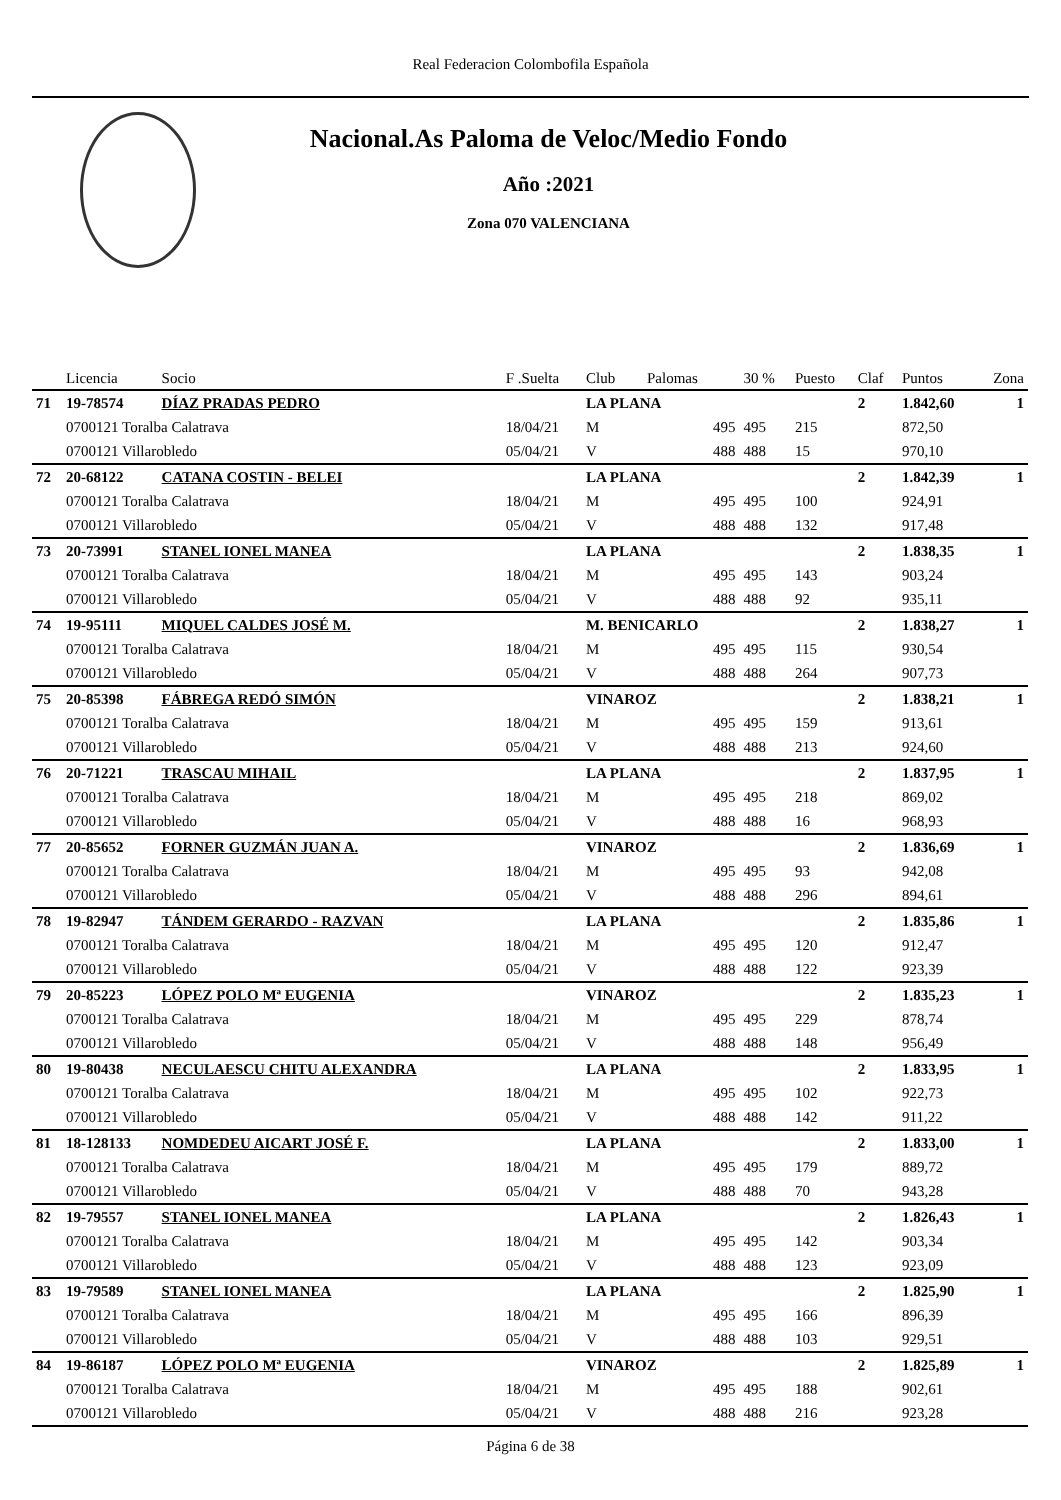Real Federacion Colombofila Española
Nacional.As Paloma de Veloc/Medio Fondo
Año :2021
Zona 070 VALENCIANA
| | Licencia | Socio | F .Suelta | Club | Palomas | 30 % | Puesto | Claf | Puntos | Zona |
| --- | --- | --- | --- | --- | --- | --- | --- | --- | --- | --- |
| 71 | 19-78574 | DÍAZ PRADAS PEDRO | | LA PLANA | | | | 2 | 1.842,60 | 1 |
| | 0700121 Toralba Calatrava | | 18/04/21 | M | 495 | 495 | 215 | | 872,50 | |
| | 0700121 Villarobledo | | 05/04/21 | V | 488 | 488 | 15 | | 970,10 | |
| 72 | 20-68122 | CATANA COSTIN - BELEI | | LA PLANA | | | | 2 | 1.842,39 | 1 |
| | 0700121 Toralba Calatrava | | 18/04/21 | M | 495 | 495 | 100 | | 924,91 | |
| | 0700121 Villarobledo | | 05/04/21 | V | 488 | 488 | 132 | | 917,48 | |
| 73 | 20-73991 | STANEL IONEL MANEA | | LA PLANA | | | | 2 | 1.838,35 | 1 |
| | 0700121 Toralba Calatrava | | 18/04/21 | M | 495 | 495 | 143 | | 903,24 | |
| | 0700121 Villarobledo | | 05/04/21 | V | 488 | 488 | 92 | | 935,11 | |
| 74 | 19-95111 | MIQUEL CALDES JOSÉ M. | | M. BENICARLO | | | | 2 | 1.838,27 | 1 |
| | 0700121 Toralba Calatrava | | 18/04/21 | M | 495 | 495 | 115 | | 930,54 | |
| | 0700121 Villarobledo | | 05/04/21 | V | 488 | 488 | 264 | | 907,73 | |
| 75 | 20-85398 | FÁBREGA REDÓ SIMÓN | | VINAROZ | | | | 2 | 1.838,21 | 1 |
| | 0700121 Toralba Calatrava | | 18/04/21 | M | 495 | 495 | 159 | | 913,61 | |
| | 0700121 Villarobledo | | 05/04/21 | V | 488 | 488 | 213 | | 924,60 | |
| 76 | 20-71221 | TRASCAU MIHAIL | | LA PLANA | | | | 2 | 1.837,95 | 1 |
| | 0700121 Toralba Calatrava | | 18/04/21 | M | 495 | 495 | 218 | | 869,02 | |
| | 0700121 Villarobledo | | 05/04/21 | V | 488 | 488 | 16 | | 968,93 | |
| 77 | 20-85652 | FORNER GUZMÁN JUAN A. | | VINAROZ | | | | 2 | 1.836,69 | 1 |
| | 0700121 Toralba Calatrava | | 18/04/21 | M | 495 | 495 | 93 | | 942,08 | |
| | 0700121 Villarobledo | | 05/04/21 | V | 488 | 488 | 296 | | 894,61 | |
| 78 | 19-82947 | TÁNDEM GERARDO - RAZVAN | | LA PLANA | | | | 2 | 1.835,86 | 1 |
| | 0700121 Toralba Calatrava | | 18/04/21 | M | 495 | 495 | 120 | | 912,47 | |
| | 0700121 Villarobledo | | 05/04/21 | V | 488 | 488 | 122 | | 923,39 | |
| 79 | 20-85223 | LÓPEZ POLO Mª EUGENIA | | VINAROZ | | | | 2 | 1.835,23 | 1 |
| | 0700121 Toralba Calatrava | | 18/04/21 | M | 495 | 495 | 229 | | 878,74 | |
| | 0700121 Villarobledo | | 05/04/21 | V | 488 | 488 | 148 | | 956,49 | |
| 80 | 19-80438 | NECULAESCU CHITU ALEXANDRA | | LA PLANA | | | | 2 | 1.833,95 | 1 |
| | 0700121 Toralba Calatrava | | 18/04/21 | M | 495 | 495 | 102 | | 922,73 | |
| | 0700121 Villarobledo | | 05/04/21 | V | 488 | 488 | 142 | | 911,22 | |
| 81 | 18-128133 | NOMDEDEU AICART JOSÉ F. | | LA PLANA | | | | 2 | 1.833,00 | 1 |
| | 0700121 Toralba Calatrava | | 18/04/21 | M | 495 | 495 | 179 | | 889,72 | |
| | 0700121 Villarobledo | | 05/04/21 | V | 488 | 488 | 70 | | 943,28 | |
| 82 | 19-79557 | STANEL IONEL MANEA | | LA PLANA | | | | 2 | 1.826,43 | 1 |
| | 0700121 Toralba Calatrava | | 18/04/21 | M | 495 | 495 | 142 | | 903,34 | |
| | 0700121 Villarobledo | | 05/04/21 | V | 488 | 488 | 123 | | 923,09 | |
| 83 | 19-79589 | STANEL IONEL MANEA | | LA PLANA | | | | 2 | 1.825,90 | 1 |
| | 0700121 Toralba Calatrava | | 18/04/21 | M | 495 | 495 | 166 | | 896,39 | |
| | 0700121 Villarobledo | | 05/04/21 | V | 488 | 488 | 103 | | 929,51 | |
| 84 | 19-86187 | LÓPEZ POLO Mª EUGENIA | | VINAROZ | | | | 2 | 1.825,89 | 1 |
| | 0700121 Toralba Calatrava | | 18/04/21 | M | 495 | 495 | 188 | | 902,61 | |
| | 0700121 Villarobledo | | 05/04/21 | V | 488 | 488 | 216 | | 923,28 | |
Página 6 de 38